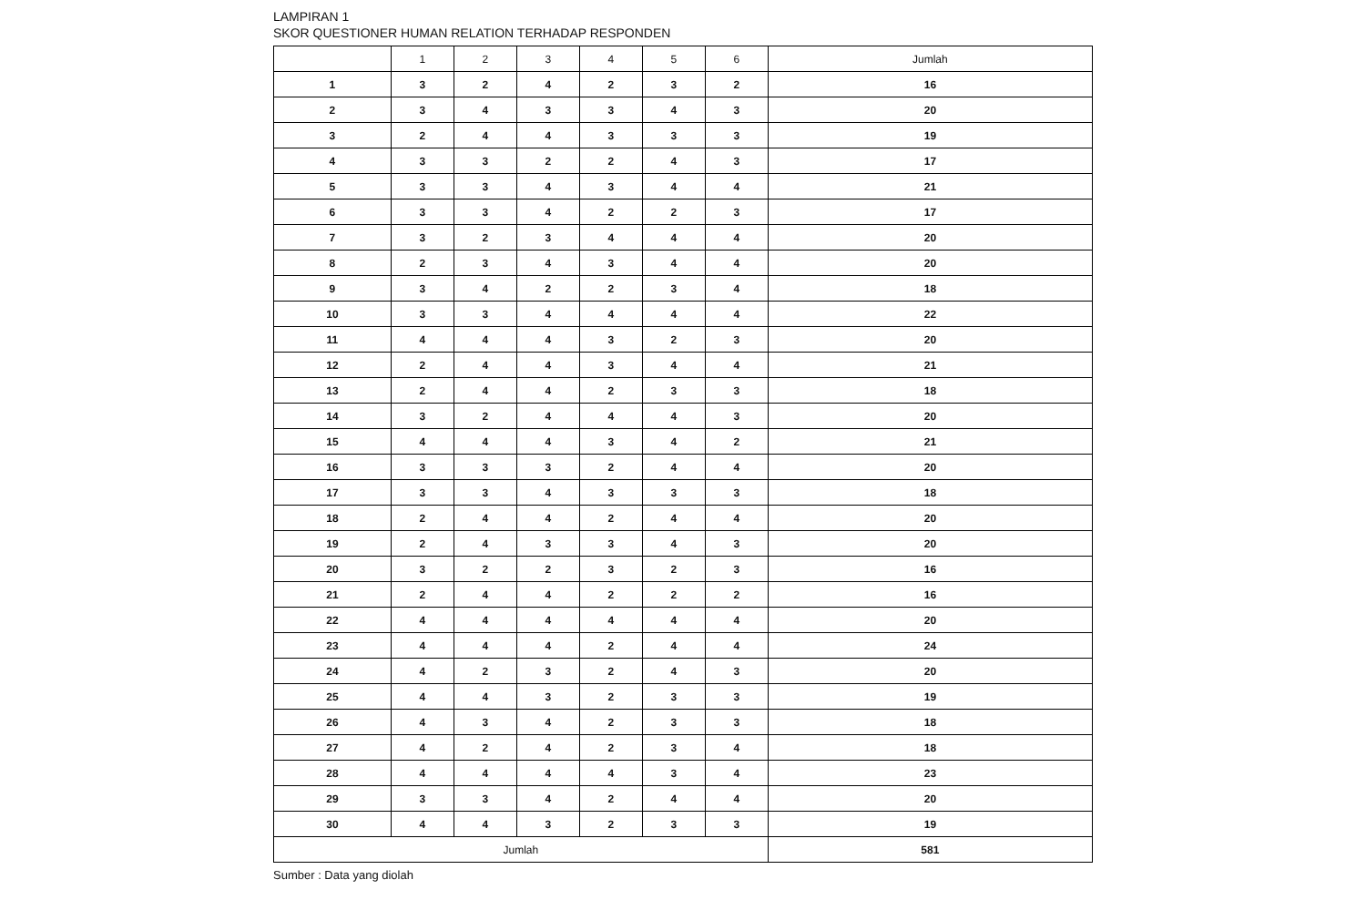LAMPIRAN 1
SKOR QUESTIONER HUMAN RELATION TERHADAP RESPONDEN
| | 1 | 2 | 3 | 4 | 5 | 6 | Jumlah |
| --- | --- | --- | --- | --- | --- | --- | --- |
| 1 | 3 | 2 | 4 | 2 | 3 | 2 | 16 |
| 2 | 3 | 4 | 3 | 3 | 4 | 3 | 20 |
| 3 | 2 | 4 | 4 | 3 | 3 | 3 | 19 |
| 4 | 3 | 3 | 2 | 2 | 4 | 3 | 17 |
| 5 | 3 | 3 | 4 | 3 | 4 | 4 | 21 |
| 6 | 3 | 3 | 4 | 2 | 2 | 3 | 17 |
| 7 | 3 | 2 | 3 | 4 | 4 | 4 | 20 |
| 8 | 2 | 3 | 4 | 3 | 4 | 4 | 20 |
| 9 | 3 | 4 | 2 | 2 | 3 | 4 | 18 |
| 10 | 3 | 3 | 4 | 4 | 4 | 4 | 22 |
| 11 | 4 | 4 | 4 | 3 | 2 | 3 | 20 |
| 12 | 2 | 4 | 4 | 3 | 4 | 4 | 21 |
| 13 | 2 | 4 | 4 | 2 | 3 | 3 | 18 |
| 14 | 3 | 2 | 4 | 4 | 4 | 3 | 20 |
| 15 | 4 | 4 | 4 | 3 | 4 | 2 | 21 |
| 16 | 3 | 3 | 3 | 2 | 4 | 4 | 20 |
| 17 | 3 | 3 | 4 | 3 | 3 | 3 | 18 |
| 18 | 2 | 4 | 4 | 2 | 4 | 4 | 20 |
| 19 | 2 | 4 | 3 | 3 | 4 | 3 | 20 |
| 20 | 3 | 2 | 2 | 3 | 2 | 3 | 16 |
| 21 | 2 | 4 | 4 | 2 | 2 | 2 | 16 |
| 22 | 4 | 4 | 4 | 4 | 4 | 4 | 20 |
| 23 | 4 | 4 | 4 | 2 | 4 | 4 | 24 |
| 24 | 4 | 2 | 3 | 2 | 4 | 3 | 20 |
| 25 | 4 | 4 | 3 | 2 | 3 | 3 | 19 |
| 26 | 4 | 3 | 4 | 2 | 3 | 3 | 18 |
| 27 | 4 | 2 | 4 | 2 | 3 | 4 | 18 |
| 28 | 4 | 4 | 4 | 4 | 3 | 4 | 23 |
| 29 | 3 | 3 | 4 | 2 | 4 | 4 | 20 |
| 30 | 4 | 4 | 3 | 2 | 3 | 3 | 19 |
| Jumlah | | | | | | | 581 |
Sumber : Data yang diolah